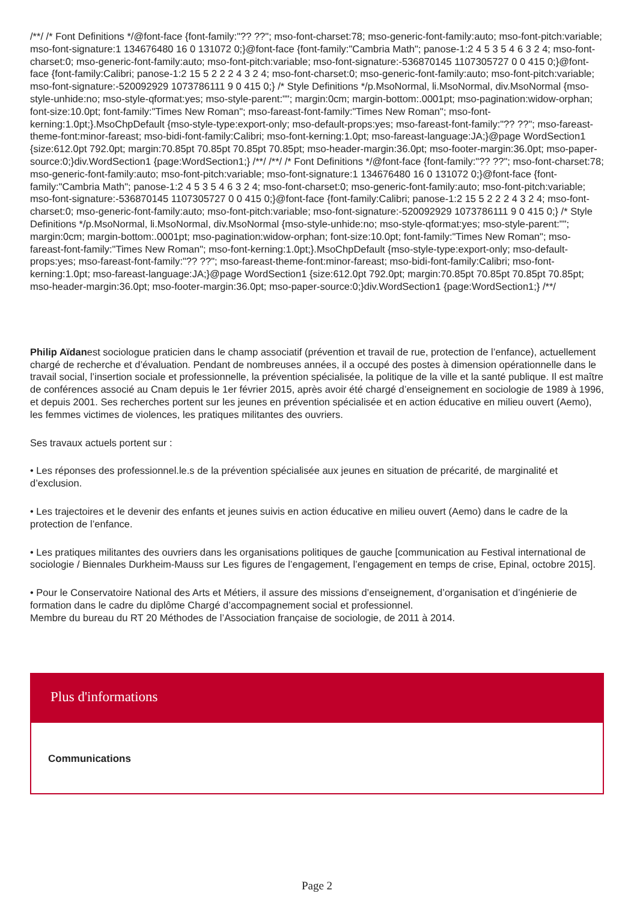/**/ /* Font Definitions */@font-face {font-family:"?? ??"; mso-font-charset:78; mso-generic-font-family:auto; mso-font-pitch:variable; mso-font-signature:1 134676480 16 0 131072 0;}@font-face {font-family:"Cambria Math"; panose-1:2 4 5 3 5 4 6 3 2 4; mso-font-charset:0; mso-generic-font-family:auto; mso-font-pitch:variable; mso-font-signature:-536870145 1107305727 0 0 415 0;}@font-face {font-family:Calibri; panose-1:2 15 5 2 2 2 4 3 2 4; mso-font-charset:0; mso-generic-font-family:auto; mso-font-pitch:variable; mso-font-signature:-520092929 1073786111 9 0 415 0;} /* Style Definitions */p.MsoNormal, li.MsoNormal, div.MsoNormal {mso-style-unhide:no; mso-style-qformat:yes; mso-style-parent:""; margin:0cm; margin-bottom:.0001pt; mso-pagination:widow-orphan; font-size:10.0pt; font-family:"Times New Roman"; mso-fareast-font-family:"Times New Roman"; mso-font-kerning:1.0pt;}.MsoChpDefault {mso-style-type:export-only; mso-default-props:yes; mso-fareast-font-family:"?? ??"; mso-fareast-theme-font:minor-fareast; mso-bidi-font-family:Calibri; mso-font-kerning:1.0pt; mso-fareast-language:JA;}@page WordSection1 {size:612.0pt 792.0pt; margin:70.85pt 70.85pt 70.85pt 70.85pt; mso-header-margin:36.0pt; mso-footer-margin:36.0pt; mso-paper-source:0;}div.WordSection1 {page:WordSection1;} /**/ /**/ /* Font Definitions */@font-face {font-family:"?? ??"; mso-font-charset:78; mso-generic-font-family:auto; mso-font-pitch:variable; mso-font-signature:1 134676480 16 0 131072 0;}@font-face {font-family:"Cambria Math"; panose-1:2 4 5 3 5 4 6 3 2 4; mso-font-charset:0; mso-generic-font-family:auto; mso-font-pitch:variable; mso-font-signature:-536870145 1107305727 0 0 415 0;}@font-face {font-family:Calibri; panose-1:2 15 5 2 2 2 4 3 2 4; mso-font-charset:0; mso-generic-font-family:auto; mso-font-pitch:variable; mso-font-signature:-520092929 1073786111 9 0 415 0;} /* Style Definitions */p.MsoNormal, li.MsoNormal, div.MsoNormal {mso-style-unhide:no; mso-style-qformat:yes; mso-style-parent:""; margin:0cm; margin-bottom:.0001pt; mso-pagination:widow-orphan; font-size:10.0pt; font-family:"Times New Roman"; mso-fareast-font-family:"Times New Roman"; mso-font-kerning:1.0pt;}.MsoChpDefault {mso-style-type:export-only; mso-default-props:yes; mso-fareast-font-family:"?? ??"; mso-fareast-theme-font:minor-fareast; mso-bidi-font-family:Calibri; mso-font-kerning:1.0pt; mso-fareast-language:JA;}@page WordSection1 {size:612.0pt 792.0pt; margin:70.85pt 70.85pt 70.85pt 70.85pt; mso-header-margin:36.0pt; mso-footer-margin:36.0pt; mso-paper-source:0;}div.WordSection1 {page:WordSection1;} /**/
Philip Aïdanest sociologue praticien dans le champ associatif (prévention et travail de rue, protection de l’enfance), actuellement chargé de recherche et d’évaluation. Pendant de nombreuses années, il a occupé des postes à dimension opérationnelle dans le travail social, l’insertion sociale et professionnelle, la prévention spécialisée, la politique de la ville et la santé publique. Il est maître de conférences associé au Cnam depuis le 1er février 2015, après avoir été chargé d’enseignement en sociologie de 1989 à 1996, et depuis 2001. Ses recherches portent sur les jeunes en prévention spécialisée et en action éducative en milieu ouvert (Aemo), les femmes victimes de violences, les pratiques militantes des ouvriers.
Ses travaux actuels portent sur :
• Les réponses des professionnel.le.s de la prévention spécialisée aux jeunes en situation de précarité, de marginalité et d’exclusion.
• Les trajectoires et le devenir des enfants et jeunes suivis en action éducative en milieu ouvert (Aemo) dans le cadre de la protection de l’enfance.
• Les pratiques militantes des ouvriers dans les organisations politiques de gauche [communication au Festival international de sociologie / Biennales Durkheim-Mauss sur Les figures de l’engagement, l’engagement en temps de crise, Epinal, octobre 2015].
• Pour le Conservatoire National des Arts et Métiers, il assure des missions d’enseignement, d’organisation et d’ingénierie de formation dans le cadre du diplôme Chargé d’accompagnement social et professionnel.
Membre du bureau du RT 20 Méthodes de l’Association française de sociologie, de 2011 à 2014.
Plus d'informations
Communications
Page 2